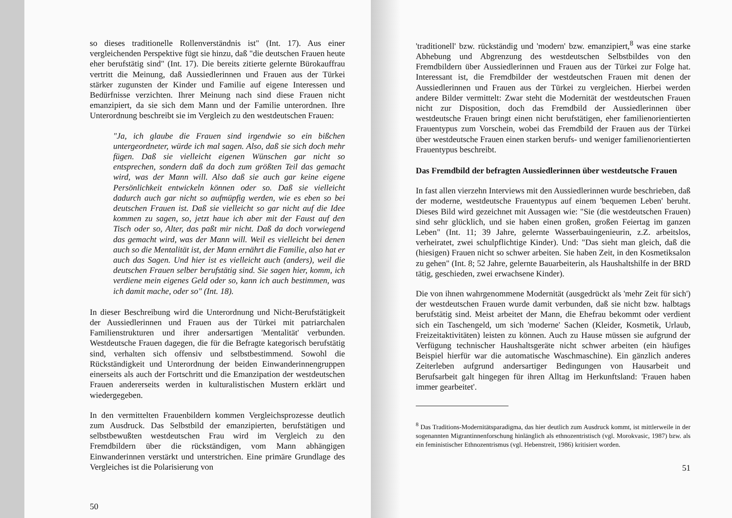so dieses traditionelle Rollenverständnis ist" (Int. 17). Aus einer vergleichenden Perspektive fügt sie hinzu, daß "die deutschen Frauen heute eher berufstätig sind" (Int. 17). Die bereits zitierte gelernte Bürokauffrau vertritt die Meinung, daß Aussiedlerinnen und Frauen aus der Türkei stärker zugunsten der Kinder und Familie auf eigene Interessen und Bedürfnisse verzichten. Ihrer Meinung nach sind diese Frauen nicht emanzipiert, da sie sich dem Mann und der Familie unterordnen. Ihre Unterordnung beschreibt sie im Vergleich zu den westdeutschen Frauen:
"Ja, ich glaube die Frauen sind irgendwie so ein bißchen untergeordneter, würde ich mal sagen. Also, daß sie sich doch mehr fügen. Daß sie vielleicht eigenen Wünschen gar nicht so entsprechen, sondern daß da doch zum größten Teil das gemacht wird, was der Mann will. Also daß sie auch gar keine eigene Persönlichkeit entwickeln können oder so. Daß sie vielleicht dadurch auch gar nicht so aufmüpfig werden, wie es eben so bei deutschen Frauen ist. Daß sie vielleicht so gar nicht auf die Idee kommen zu sagen, so, jetzt haue ich aber mit der Faust auf den Tisch oder so, Alter, das paßt mir nicht. Daß da doch vorwiegend das gemacht wird, was der Mann will. Weil es vielleicht bei denen auch so die Mentalität ist, der Mann ernährt die Familie, also hat er auch das Sagen. Und hier ist es vielleicht auch (anders), weil die deutschen Frauen selber berufstätig sind. Sie sagen hier, komm, ich verdiene mein eigenes Geld oder so, kann ich auch bestimmen, was ich damit mache, oder so" (Int. 18).
In dieser Beschreibung wird die Unterordnung und Nicht-Berufstätigkeit der Aussiedlerinnen und Frauen aus der Türkei mit patriarchalen Familienstrukturen und ihrer andersartigen 'Mentalität' verbunden. Westdeutsche Frauen dagegen, die für die Befragte kategorisch berufstätig sind, verhalten sich offensiv und selbstbestimmend. Sowohl die Rückständigkeit und Unterordnung der beiden Einwanderinnengruppen einerseits als auch der Fortschritt und die Emanzipation der westdeutschen Frauen andererseits werden in kulturalistischen Mustern erklärt und wiedergegeben.
In den vermittelten Frauenbildern kommen Vergleichsprozesse deutlich zum Ausdruck. Das Selbstbild der emanzipierten, berufstätigen und selbstbewußten westdeutschen Frau wird im Vergleich zu den Fremdbildern über die rückständigen, vom Mann abhängigen Einwanderinnen verstärkt und unterstrichen. Eine primäre Grundlage des Vergleiches ist die Polarisierung von
50
'traditionell' bzw. rückständig und 'modern' bzw. emanzipiert,<sup>8</sup> was eine starke Abhebung und Abgrenzung des westdeutschen Selbstbildes von den Fremdbildern über Aussiedlerinnen und Frauen aus der Türkei zur Folge hat. Interessant ist, die Fremdbilder der westdeutschen Frauen mit denen der Aussiedlerinnen und Frauen aus der Türkei zu vergleichen. Hierbei werden andere Bilder vermittelt: Zwar steht die Modernität der westdeutschen Frauen nicht zur Disposition, doch das Fremdbild der Aussiedlerinnen über westdeutsche Frauen bringt einen nicht berufstätigen, eher familienorientierten Frauentypus zum Vorschein, wobei das Fremdbild der Frauen aus der Türkei über westdeutsche Frauen einen starken berufs- und weniger familienorientierten Frauentypus beschreibt.
Das Fremdbild der befragten Aussiedlerinnen über westdeutsche Frauen
In fast allen vierzehn Interviews mit den Aussiedlerinnen wurde beschrieben, daß der moderne, westdeutsche Frauentypus auf einem 'bequemen Leben' beruht. Dieses Bild wird gezeichnet mit Aussagen wie: "Sie (die westdeutschen Frauen) sind sehr glücklich, und sie haben einen großen, großen Feiertag im ganzen Leben" (Int. 11; 39 Jahre, gelernte Wasserbauingenieurin, z.Z. arbeitslos, verheiratet, zwei schulpflichtige Kinder). Und: "Das sieht man gleich, daß die (hiesigen) Frauen nicht so schwer arbeiten. Sie haben Zeit, in den Kosmetiksalon zu gehen" (Int. 8; 52 Jahre, gelernte Bauarbeiterin, als Haushaltshilfe in der BRD tätig, geschieden, zwei erwachsene Kinder).
Die von ihnen wahrgenommene Modernität (ausgedrückt als 'mehr Zeit für sich') der westdeutschen Frauen wurde damit verbunden, daß sie nicht bzw. halbtags berufstätig sind. Meist arbeitet der Mann, die Ehefrau bekommt oder verdient sich ein Taschengeld, um sich 'moderne' Sachen (Kleider, Kosmetik, Urlaub, Freizeitaktivitäten) leisten zu können. Auch zu Hause müssen sie aufgrund der Verfügung technischer Haushaltsgeräte nicht schwer arbeiten (ein häufiges Beispiel hierfür war die automatische Waschmaschine). Ein gänzlich anderes Zeiterleben aufgrund andersartiger Bedingungen von Hausarbeit und Berufsarbeit galt hingegen für ihren Alltag im Herkunftsland: 'Frauen haben immer gearbeitet'.
<sup>8</sup> Das Traditions-Modernitätsparadigma, das hier deutlich zum Ausdruck kommt, ist mittlerweile in der sogenannten Migrantinnenforschung hinlänglich als ethnozentristisch (vgl. Morokvasic, 1987) bzw. als ein feministischer Ethnozentrismus (vgl. Hebenstreit, 1986) kritisiert worden.
51